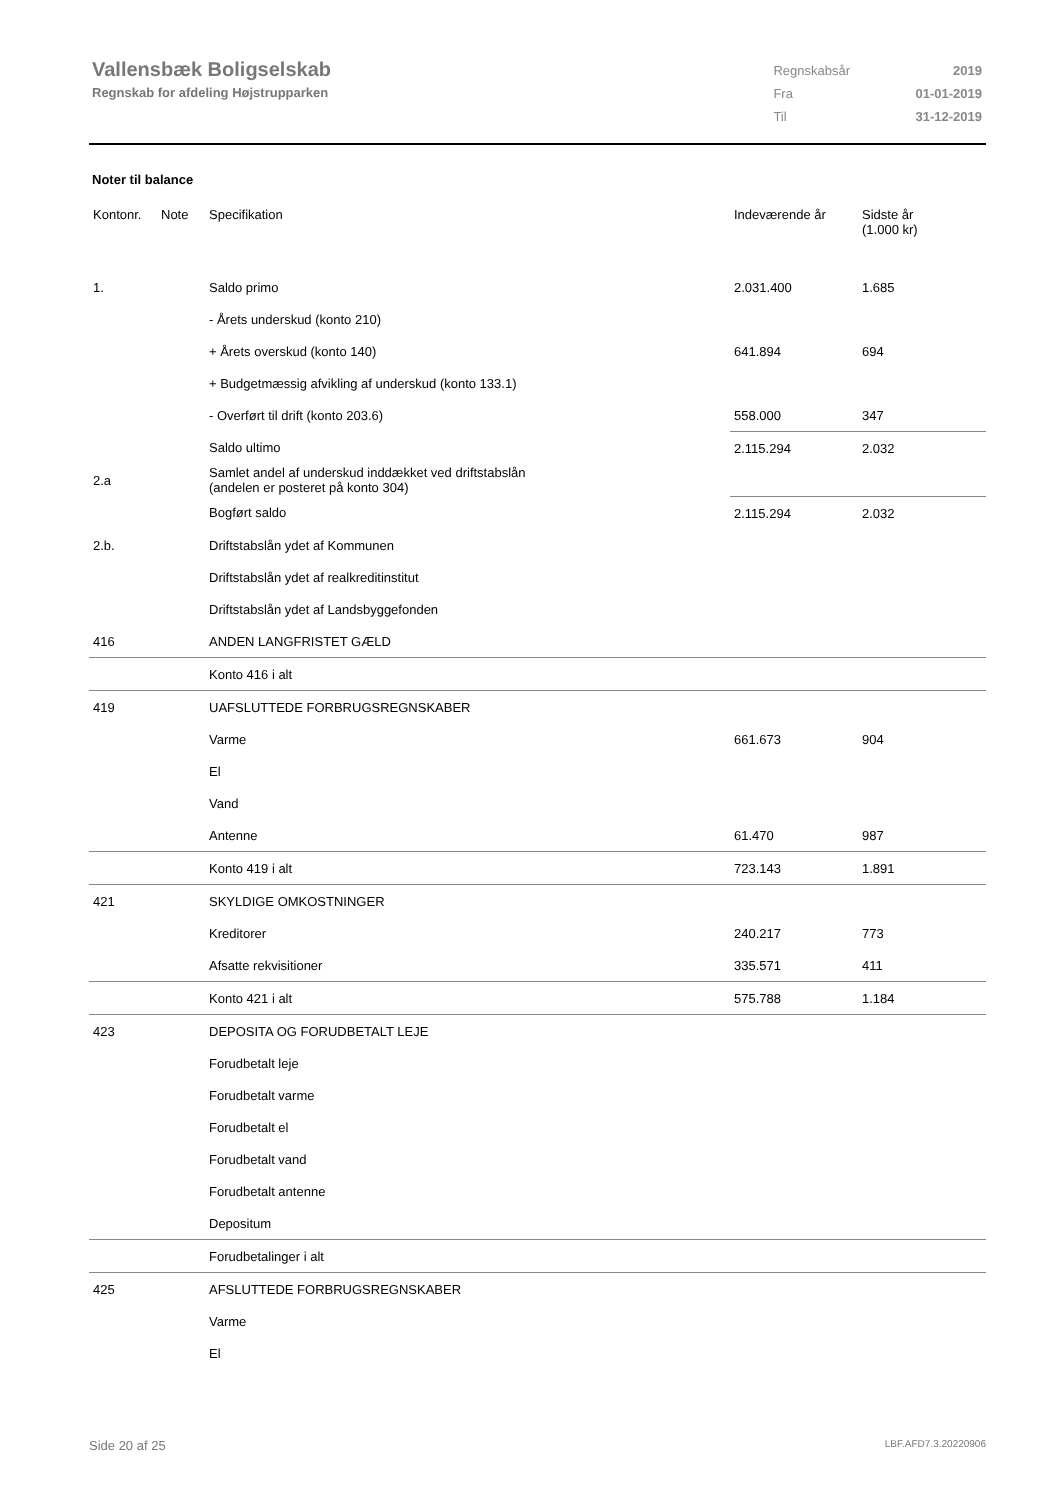Vallensbæk Boligselskab
Regnskab for afdeling Højstrupparken
| Regnskabsår | 2019 |
| Fra | 01-01-2019 |
| Til | 31-12-2019 |
Noter til balance
| Kontonr. | Note | Specifikation | Indeværende år | Sidste år (1.000 kr) |
| --- | --- | --- | --- | --- |
| 1. | | Saldo primo | 2.031.400 | 1.685 |
| | | - Årets underskud (konto 210) | | |
| | | + Årets overskud (konto 140) | 641.894 | 694 |
| | | + Budgetmæssig afvikling af underskud (konto 133.1) | | |
| | | - Overført til drift (konto 203.6) | 558.000 | 347 |
| | | Saldo ultimo | 2.115.294 | 2.032 |
| 2.a | | Samlet andel af underskud inddækket ved driftstabslån (andelen er posteret på konto 304) | | |
| | | Bogført saldo | 2.115.294 | 2.032 |
| 2.b. | | Driftstabslån ydet af Kommunen | | |
| | | Driftstabslån ydet af realkreditinstitut | | |
| | | Driftstabslån ydet af Landsbyggefonden | | |
| 416 | | ANDEN LANGFRISTET GÆLD | | |
| | | Konto 416 i alt | | |
| 419 | | UAFSLUTTEDE FORBRUGSREGNSKABER | | |
| | | Varme | 661.673 | 904 |
| | | El | | |
| | | Vand | | |
| | | Antenne | 61.470 | 987 |
| | | Konto 419 i alt | 723.143 | 1.891 |
| 421 | | SKYLDIGE OMKOSTNINGER | | |
| | | Kreditorer | 240.217 | 773 |
| | | Afsatte rekvisitioner | 335.571 | 411 |
| | | Konto 421 i alt | 575.788 | 1.184 |
| 423 | | DEPOSITA OG FORUDBETALT LEJE | | |
| | | Forudbetalt leje | | |
| | | Forudbetalt varme | | |
| | | Forudbetalt el | | |
| | | Forudbetalt vand | | |
| | | Forudbetalt antenne | | |
| | | Depositum | | |
| | | Forudbetalinger i alt | | |
| 425 | | AFSLUTTEDE FORBRUGSREGNSKABER | | |
| | | Varme | | |
| | | El | | |
Side 20 af 25 LBF.AFD7.3.20220906